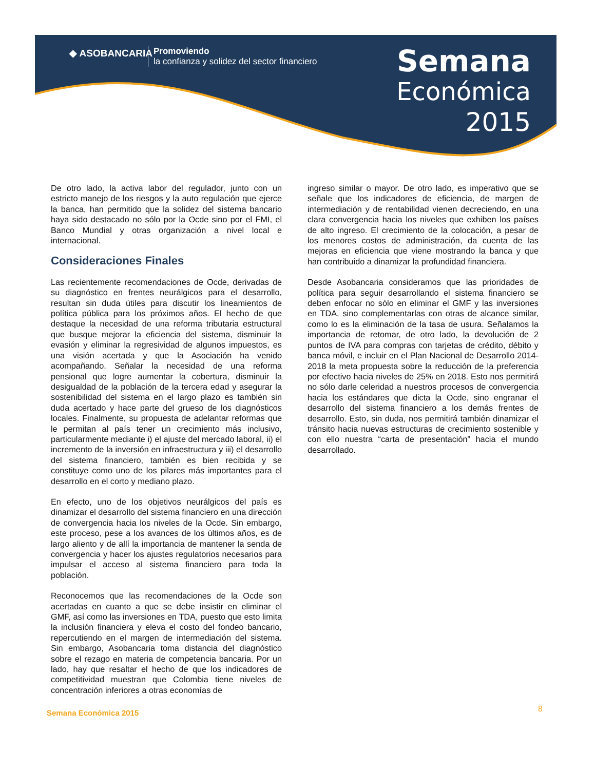◆ ASOBANCARIA
Promoviendo
la confianza y solidez del sector financiero
Semana
Económica
2015
De otro lado, la activa labor del regulador, junto con un estricto manejo de los riesgos y la auto regulación que ejerce la banca, han permitido que la solidez del sistema bancario haya sido destacado no sólo por la Ocde sino por el FMI, el Banco Mundial y otras organización a nivel local e internacional.
Consideraciones Finales
Las recientemente recomendaciones de Ocde, derivadas de su diagnóstico en frentes neurálgicos para el desarrollo, resultan sin duda útiles para discutir los lineamientos de política pública para los próximos años. El hecho de que destaque la necesidad de una reforma tributaria estructural que busque mejorar la eficiencia del sistema, disminuir la evasión y eliminar la regresividad de algunos impuestos, es una visión acertada y que la Asociación ha venido acompañando. Señalar la necesidad de una reforma pensional que logre aumentar la cobertura, disminuir la desigualdad de la población de la tercera edad y asegurar la sostenibilidad del sistema en el largo plazo es también sin duda acertado y hace parte del grueso de los diagnósticos locales. Finalmente, su propuesta de adelantar reformas que le permitan al país tener un crecimiento más inclusivo, particularmente mediante i) el ajuste del mercado laboral, ii) el incremento de la inversión en infraestructura y iii) el desarrollo del sistema financiero, también es bien recibida y se constituye como uno de los pilares más importantes para el desarrollo en el corto y mediano plazo.
En efecto, uno de los objetivos neurálgicos del país es dinamizar el desarrollo del sistema financiero en una dirección de convergencia hacia los niveles de la Ocde. Sin embargo, este proceso, pese a los avances de los últimos años, es de largo aliento y de allí la importancia de mantener la senda de convergencia y hacer los ajustes regulatorios necesarios para impulsar el acceso al sistema financiero para toda la población.
Reconocemos que las recomendaciones de la Ocde son acertadas en cuanto a que se debe insistir en eliminar el GMF, así como las inversiones en TDA, puesto que esto limita la inclusión financiera y eleva el costo del fondeo bancario, repercutiendo en el margen de intermediación del sistema. Sin embargo, Asobancaria toma distancia del diagnóstico sobre el rezago en materia de competencia bancaria. Por un lado, hay que resaltar el hecho de que los indicadores de competitividad muestran que Colombia tiene niveles de concentración inferiores a otras economías de
ingreso similar o mayor. De otro lado, es imperativo que se señale que los indicadores de eficiencia, de margen de intermediación y de rentabilidad vienen decreciendo, en una clara convergencia hacia los niveles que exhiben los países de alto ingreso. El crecimiento de la colocación, a pesar de los menores costos de administración, da cuenta de las mejoras en eficiencia que viene mostrando la banca y que han contribuido a dinamizar la profundidad financiera.
Desde Asobancaria consideramos que las prioridades de política para seguir desarrollando el sistema financiero se deben enfocar no sólo en eliminar el GMF y las inversiones en TDA, sino complementarlas con otras de alcance similar, como lo es la eliminación de la tasa de usura. Señalamos la importancia de retomar, de otro lado, la devolución de 2 puntos de IVA para compras con tarjetas de crédito, débito y banca móvil, e incluir en el Plan Nacional de Desarrollo 2014-2018 la meta propuesta sobre la reducción de la preferencia por efectivo hacia niveles de 25% en 2018. Esto nos permitirá no sólo darle celeridad a nuestros procesos de convergencia hacia los estándares que dicta la Ocde, sino engranar el desarrollo del sistema financiero a los demás frentes de desarrollo. Esto, sin duda, nos permitirá también dinamizar el tránsito hacia nuevas estructuras de crecimiento sostenible y con ello nuestra “carta de presentación” hacia el mundo desarrollado.
Semana Económica 2015 8